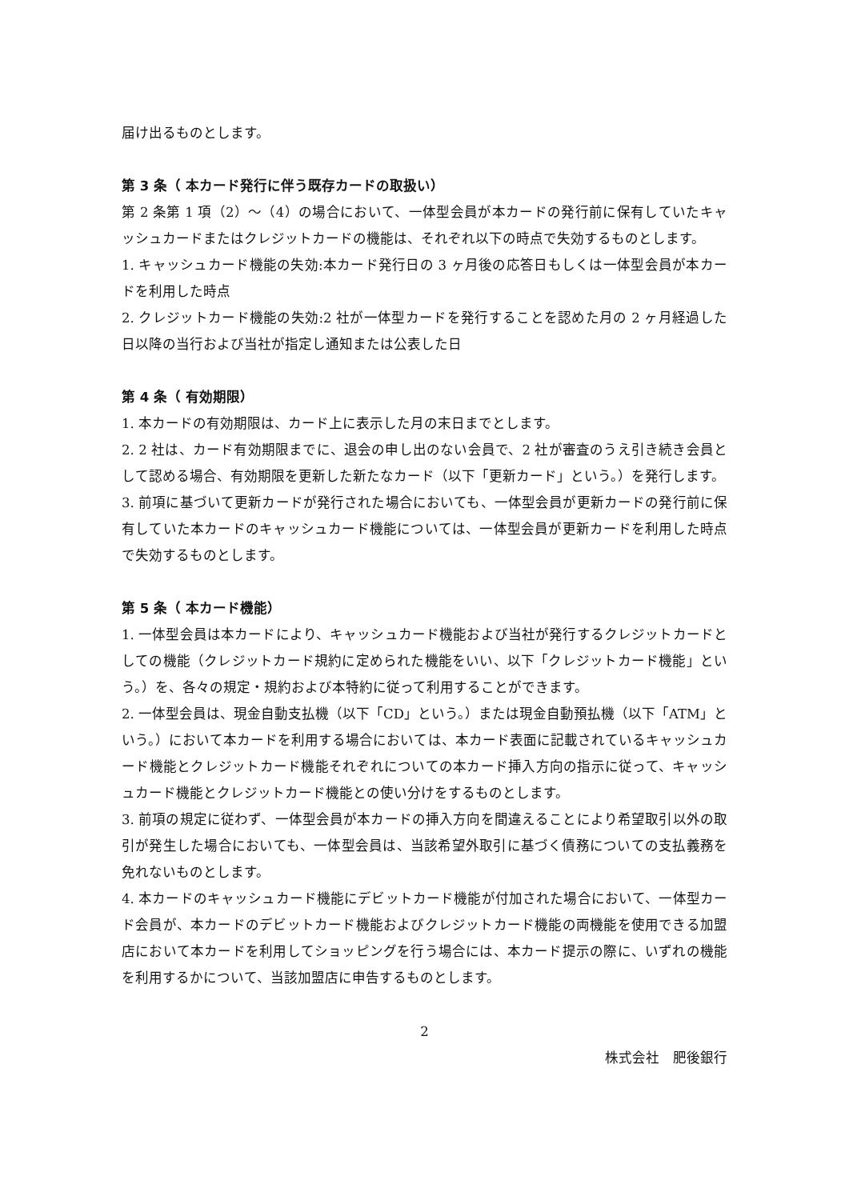届け出るものとします。
第 3 条（ 本カード発行に伴う既存カードの取扱い）
第 2 条第 1 項（2）〜（4）の場合において、一体型会員が本カードの発行前に保有していたキャッシュカードまたはクレジットカードの機能は、それぞれ以下の時点で失効するものとします。
1. キャッシュカード機能の失効:本カード発行日の 3 ヶ月後の応答日もしくは一体型会員が本カードを利用した時点
2. クレジットカード機能の失効:2 社が一体型カードを発行することを認めた月の 2 ヶ月経過した日以降の当行および当社が指定し通知または公表した日
第 4 条（ 有効期限）
1. 本カードの有効期限は、カード上に表示した月の末日までとします。
2. 2 社は、カード有効期限までに、退会の申し出のない会員で、2 社が審査のうえ引き続き会員として認める場合、有効期限を更新した新たなカード（以下「更新カード」という。）を発行します。
3. 前項に基づいて更新カードが発行された場合においても、一体型会員が更新カードの発行前に保有していた本カードのキャッシュカード機能については、一体型会員が更新カードを利用した時点で失効するものとします。
第 5 条（ 本カード機能）
1. 一体型会員は本カードにより、キャッシュカード機能および当社が発行するクレジットカードとしての機能（クレジットカード規約に定められた機能をいい、以下「クレジットカード機能」という。）を、各々の規定・規約および本特約に従って利用することができます。
2. 一体型会員は、現金自動支払機（以下「CD」という。）または現金自動預払機（以下「ATM」という。）において本カードを利用する場合においては、本カード表面に記載されているキャッシュカード機能とクレジットカード機能それぞれについての本カード挿入方向の指示に従って、キャッシュカード機能とクレジットカード機能との使い分けをするものとします。
3. 前項の規定に従わず、一体型会員が本カードの挿入方向を間違えることにより希望取引以外の取引が発生した場合においても、一体型会員は、当該希望外取引に基づく債務についての支払義務を免れないものとします。
4. 本カードのキャッシュカード機能にデビットカード機能が付加された場合において、一体型カード会員が、本カードのデビットカード機能およびクレジットカード機能の両機能を使用できる加盟店において本カードを利用してショッピングを行う場合には、本カード提示の際に、いずれの機能を利用するかについて、当該加盟店に申告するものとします。
2
株式会社　肥後銀行